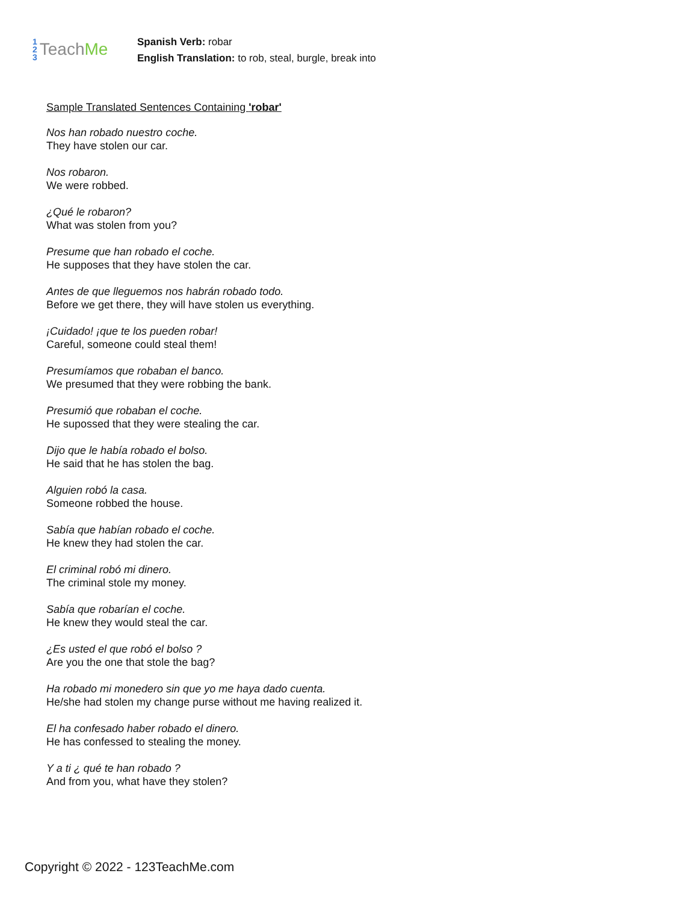1
2
3 Teach Me
Spanish Verb: robar
English Translation: to rob, steal, burgle, break into
Sample Translated Sentences Containing 'robar'
Nos han robado nuestro coche.
They have stolen our car.
Nos robaron.
We were robbed.
¿Qué le robaron?
What was stolen from you?
Presume que han robado el coche.
He supposes that they have stolen the car.
Antes de que lleguemos nos habrán robado todo.
Before we get there, they will have stolen us everything.
¡Cuidado! ¡que te los pueden robar!
Careful, someone could steal them!
Presumíamos que robaban el banco.
We presumed that they were robbing the bank.
Presumió que robaban el coche.
He supossed that they were stealing the car.
Dijo que le había robado el bolso.
He said that he has stolen the bag.
Alguien robó la casa.
Someone robbed the house.
Sabía que habían robado el coche.
He knew they had stolen the car.
El criminal robó mi dinero.
The criminal stole my money.
Sabía que robarían el coche.
He knew they would steal the car.
¿Es usted el que robó el bolso ?
Are you the one that stole the bag?
Ha robado mi monedero sin que yo me haya dado cuenta.
He/she had stolen my change purse without me having realized it.
El ha confesado haber robado el dinero.
He has confessed to stealing the money.
Y a ti ¿ qué te han robado ?
And from you, what have they stolen?
Copyright © 2022 - 123TeachMe.com